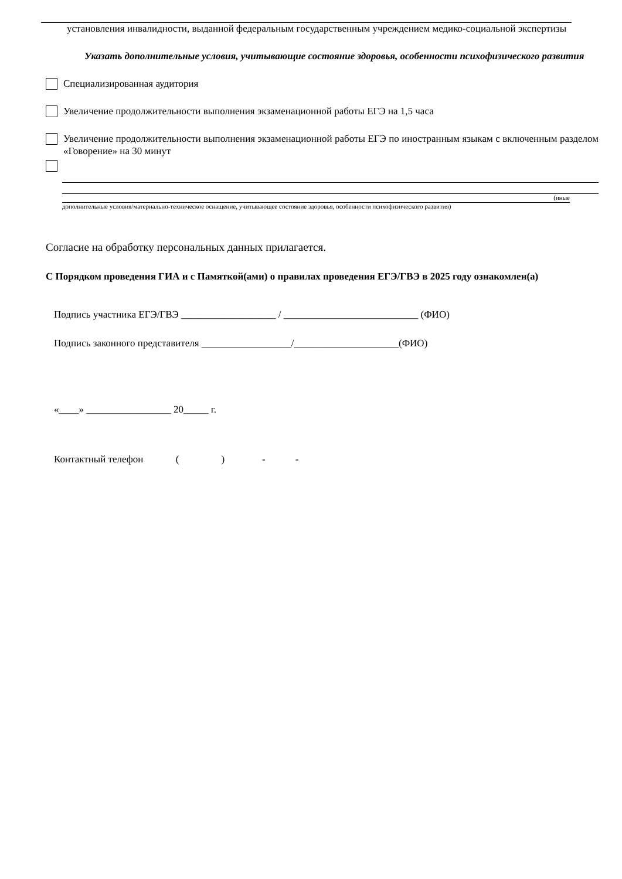установления инвалидности, выданной федеральным государственным учреждением медико-социальной экспертизы
Указать дополнительные условия, учитывающие состояние здоровья, особенности психофизического развития
Специализированная аудитория
Увеличение продолжительности выполнения экзаменационной работы ЕГЭ на 1,5 часа
Увеличение продолжительности выполнения экзаменационной работы ЕГЭ по иностранным языкам с включенным разделом «Говорение» на 30 минут
(иные
дополнительные условия/материально-техническое оснащение, учитывающее состояние здоровья, особенности психофизического развития)
Согласие на обработку персональных данных прилагается.
С Порядком проведения ГИА и с Памяткой(ами) о правилах проведения ЕГЭ/ГВЭ в 2025 году ознакомлен(а)
Подпись участника ЕГЭ/ГВЭ ___________________ / ___________________________ (ФИО)
Подпись законного представителя __________________/_____________________(ФИО)
«____» _________________ 20_____ г.
Контактный телефон ( ) - -